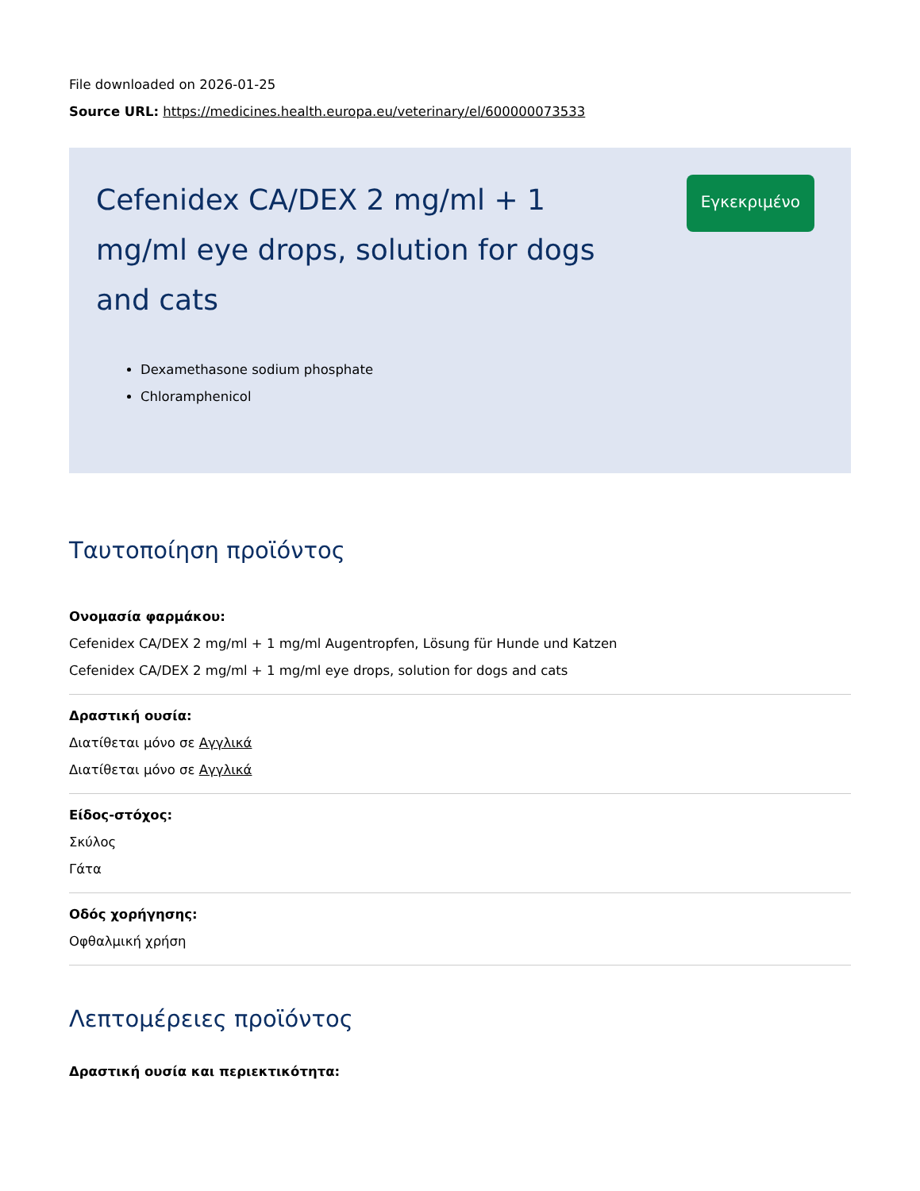File downloaded on 2026-01-25
Source URL: https://medicines.health.europa.eu/veterinary/el/600000073533
Cefenidex CA/DEX 2 mg/ml + 1 mg/ml eye drops, solution for dogs and cats
Εγκεκριμένο
Dexamethasone sodium phosphate
Chloramphenicol
Ταυτοποίηση προϊόντος
Ονομασία φαρμάκου:
Cefenidex CA/DEX 2 mg/ml + 1 mg/ml Augentropfen, Lösung für Hunde und Katzen
Cefenidex CA/DEX 2 mg/ml + 1 mg/ml eye drops, solution for dogs and cats
Δραστική ουσία:
Διατίθεται μόνο σε Αγγλικά
Διατίθεται μόνο σε Αγγλικά
Είδος-στόχος:
Σκύλος
Γάτα
Οδός χορήγησης:
Οφθαλμική χρήση
Λεπτομέρειες προϊόντος
Δραστική ουσία και περιεκτικότητα: